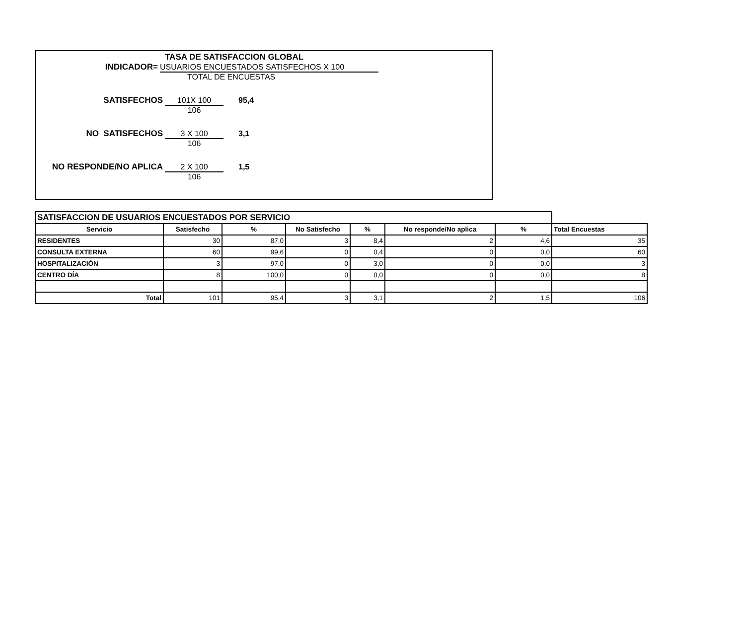TASA DE SATISFACCION GLOBAL
INDICADOR= USUARIOS ENCUESTADOS SATISFECHOS X 100
TOTAL DE ENCUESTAS
SATISFECHOS 101X 100 95,4
106
NO SATISFECHOS 3 X 100 3,1
106
NO RESPONDE/NO APLICA 2 X 100 1,5
106
| SATISFACCION DE USUARIOS ENCUESTADOS POR SERVICIO | | | | | | | |
| Servicio | Satisfecho | % | No Satisfecho | % | No responde/No aplica | % | Total Encuestas |
| RESIDENTES | 30 | 87,0 | 3 | 8,4 | 2 | 4,6 | 35 |
| CONSULTA EXTERNA | 60 | 99,6 | 0 | 0,4 | 0 | 0,0 | 60 |
| HOSPITALIZACIÓN | 3 | 97,0 | 0 | 3,0 | 0 | 0,0 | 3 |
| CENTRO DÍA | 8 | 100,0 | 0 | 0,0 | 0 | 0,0 | 8 |
| Total | 101 | 95,4 | 3 | 3,1 | 2 | 1,5 | 106 |